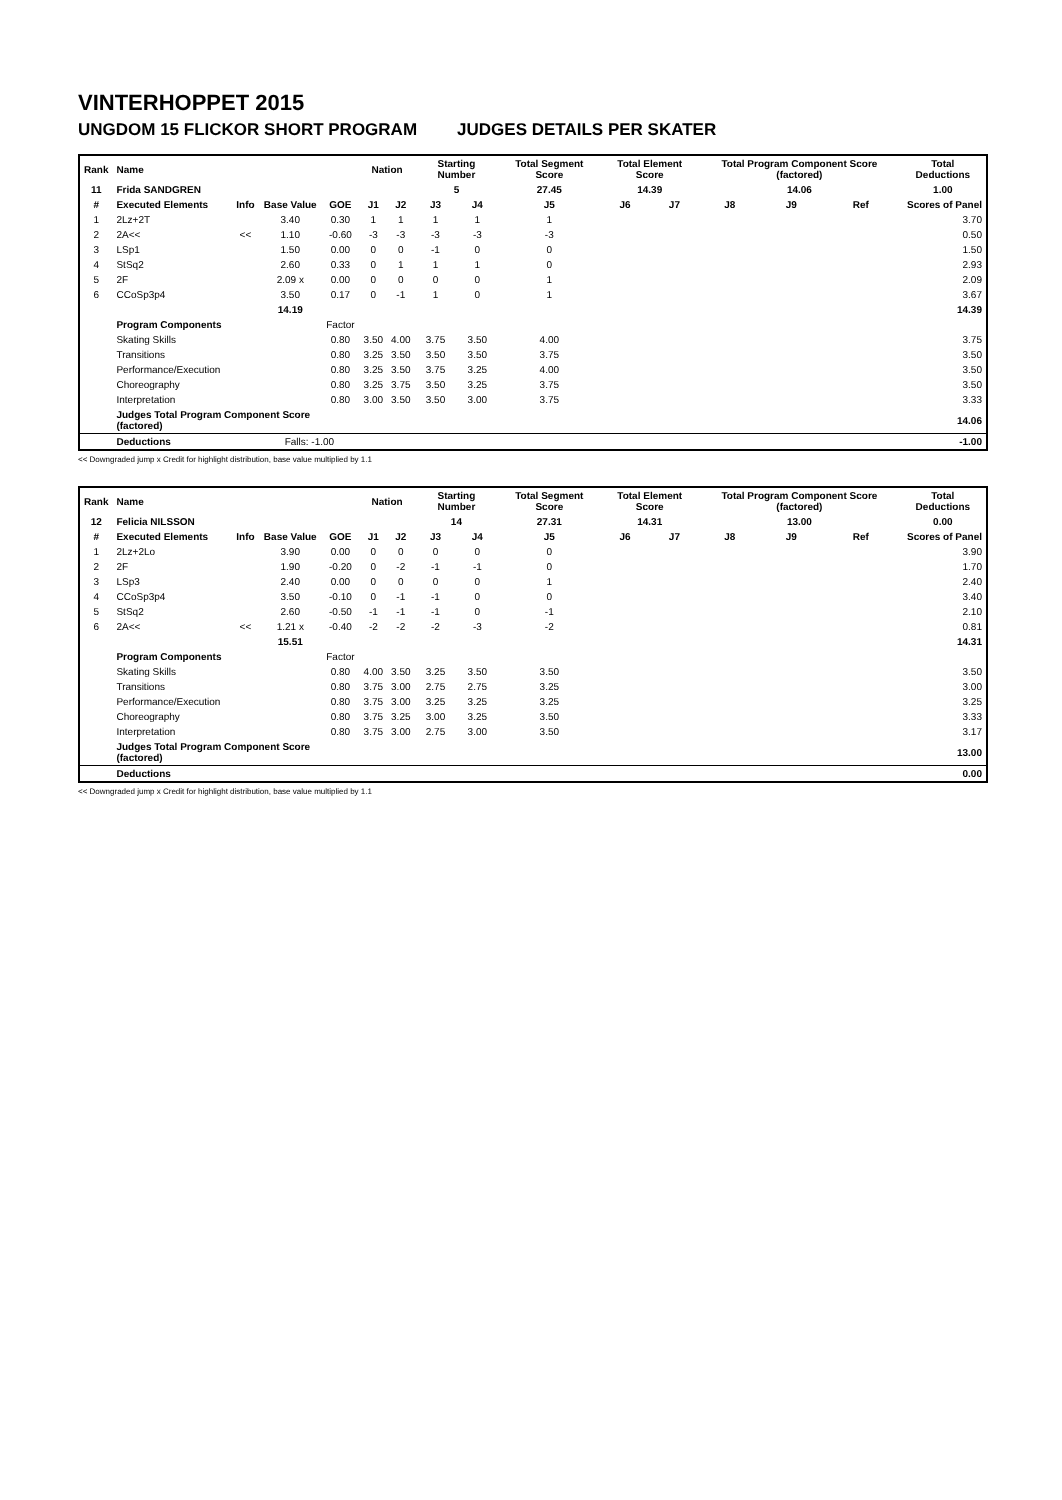VINTERHOPPET 2015
UNGDOM 15 FLICKOR SHORT PROGRAM JUDGES DETAILS PER SKATER
| Rank | Name | | | | Nation | | Starting Number | | Total Segment Score | Total Element Score | | Total Program Component Score (factored) | | | Total Deductions |
| --- | --- | --- | --- | --- | --- | --- | --- | --- | --- | --- | --- | --- | --- | --- | --- |
| 11 | Frida SANDGREN | | | | | | 5 | | 27.45 | 14.39 | | 14.06 | | | 1.00 |
| # | Executed Elements | Info | Base Value | GOE | J1 | J2 | J3 | J4 | J5 | J6 | J7 | J8 | J9 | Ref | Scores of Panel |
| 1 | 2Lz+2T | | 3.40 | 0.30 | 1 | 1 | 1 | 1 | 1 | | | | | | 3.70 |
| 2 | 2A<< | << | 1.10 | -0.60 | -3 | -3 | -3 | -3 | -3 | | | | | | 0.50 |
| 3 | LSp1 | | 1.50 | 0.00 | 0 | 0 | -1 | 0 | 0 | | | | | | 1.50 |
| 4 | StSq2 | | 2.60 | 0.33 | 0 | 1 | 1 | 1 | 0 | | | | | | 2.93 |
| 5 | 2F | | 2.09 x | 0.00 | 0 | 0 | 0 | 0 | 1 | | | | | | 2.09 |
| 6 | CCoSp3p4 | | 3.50 | 0.17 | 0 | -1 | 1 | 0 | 1 | | | | | | 3.67 |
| | | | 14.19 | | | | | | | | | | | | 14.39 |
| | Program Components | | | Factor | | | | | | | | | | | |
| | Skating Skills | | | 0.80 | 3.50 | 4.00 | 3.75 | 3.50 | 4.00 | | | | | | 3.75 |
| | Transitions | | | 0.80 | 3.25 | 3.50 | 3.50 | 3.50 | 3.75 | | | | | | 3.50 |
| | Performance/Execution | | | 0.80 | 3.25 | 3.50 | 3.75 | 3.25 | 4.00 | | | | | | 3.50 |
| | Choreography | | | 0.80 | 3.25 | 3.75 | 3.50 | 3.25 | 3.75 | | | | | | 3.50 |
| | Interpretation | | | 0.80 | 3.00 | 3.50 | 3.50 | 3.00 | 3.75 | | | | | | 3.33 |
| | Judges Total Program Component Score (factored) | | | | | | | | | | | | | | 14.06 |
| | Deductions | | Falls: -1.00 | | | | | | | | | | | | -1.00 |
<< Downgraded jump x Credit for highlight distribution, base value multiplied by 1.1
| Rank | Name | | | | Nation | | Starting Number | | Total Segment Score | Total Element Score | | Total Program Component Score (factored) | | | Total Deductions |
| --- | --- | --- | --- | --- | --- | --- | --- | --- | --- | --- | --- | --- | --- | --- | --- |
| 12 | Felicia NILSSON | | | | | | 14 | | 27.31 | 14.31 | | 13.00 | | | 0.00 |
| # | Executed Elements | Info | Base Value | GOE | J1 | J2 | J3 | J4 | J5 | J6 | J7 | J8 | J9 | Ref | Scores of Panel |
| 1 | 2Lz+2Lo | | 3.90 | 0.00 | 0 | 0 | 0 | 0 | 0 | | | | | | 3.90 |
| 2 | 2F | | 1.90 | -0.20 | 0 | -2 | -1 | -1 | 0 | | | | | | 1.70 |
| 3 | LSp3 | | 2.40 | 0.00 | 0 | 0 | 0 | 0 | 1 | | | | | | 2.40 |
| 4 | CCoSp3p4 | | 3.50 | -0.10 | 0 | -1 | -1 | 0 | 0 | | | | | | 3.40 |
| 5 | StSq2 | | 2.60 | -0.50 | -1 | -1 | -1 | 0 | -1 | | | | | | 2.10 |
| 6 | 2A<< | << | 1.21 x | -0.40 | -2 | -2 | -2 | -3 | -2 | | | | | | 0.81 |
| | | | 15.51 | | | | | | | | | | | | 14.31 |
| | Program Components | | | Factor | | | | | | | | | | | |
| | Skating Skills | | | 0.80 | 4.00 | 3.50 | 3.25 | 3.50 | 3.50 | | | | | | 3.50 |
| | Transitions | | | 0.80 | 3.75 | 3.00 | 2.75 | 2.75 | 3.25 | | | | | | 3.00 |
| | Performance/Execution | | | 0.80 | 3.75 | 3.00 | 3.25 | 3.25 | 3.25 | | | | | | 3.25 |
| | Choreography | | | 0.80 | 3.75 | 3.25 | 3.00 | 3.25 | 3.50 | | | | | | 3.33 |
| | Interpretation | | | 0.80 | 3.75 | 3.00 | 2.75 | 3.00 | 3.50 | | | | | | 3.17 |
| | Judges Total Program Component Score (factored) | | | | | | | | | | | | | | 13.00 |
| | Deductions | | | | | | | | | | | | | | 0.00 |
<< Downgraded jump x Credit for highlight distribution, base value multiplied by 1.1